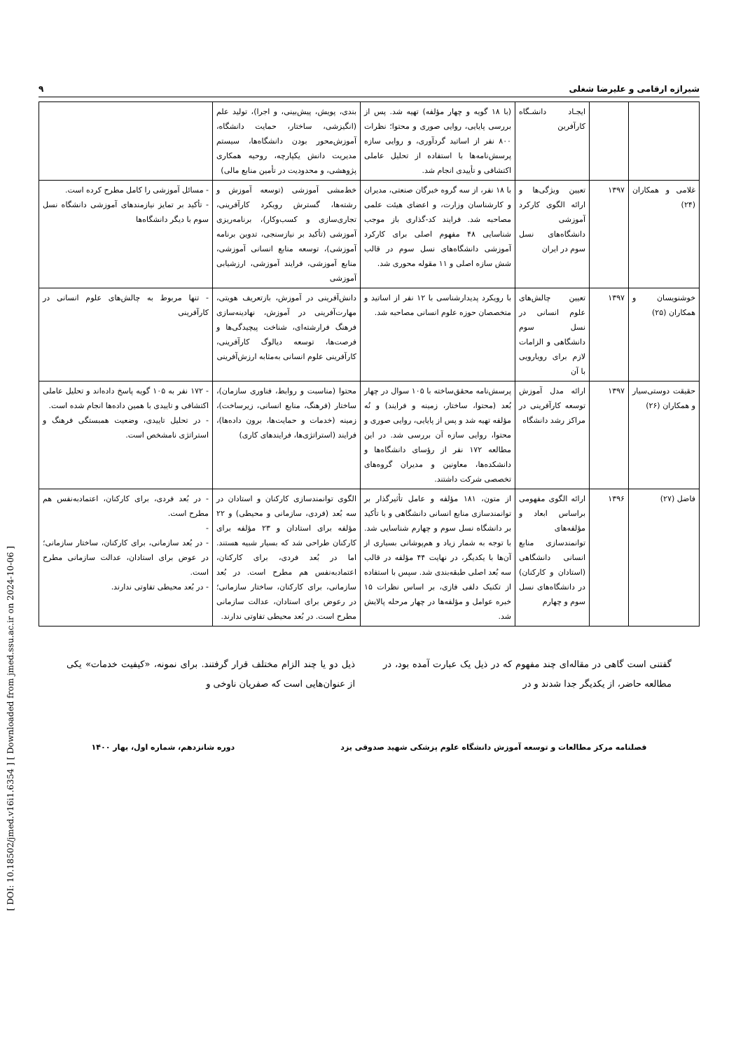[ DOI: 10.18502/jmed.v16i1.6354 ] [ Downloaded from jmed.ssu.ac.ir on 2024-10-06 ]
شیرازه ارقامی و علیرضا شغلی ۹
| | | ایجـاد دانشـگاه کارآفرین | (با ۱۸ گویه و چهار مؤلفه) تهیه شد. پس از بررسی پایایی، روایی صوری و محتوا؛ نظرات ۸۰۰ نفر از اساتید گردآوری، و روایی سازه پرسش‌نامه‌ها با استفاده از تحلیل عاملی اکتشافی و تأییدی انجام شد. | بندی، پویش، پیش‌بینی، و اجرا)، تولید علم (انگیزشی، ساختار، حمایت دانشگاه، آموزش‌محور بودن دانشگاه‌ها، سیستم مدیریت دانش یکپارچه، روحیه همکاری پژوهشی، و محدودیت در تأمین منابع مالی) | |
| غلامی و همکاران (۲۴) | ۱۳۹۷ | تعیین ویژگی‌ها و ارائه الگوی کارکرد آموزشی دانشگاه‌های نسل سوم در ایران | با ۱۸ نفر، از سه گروه خبرگان صنعتی، مدیران و کارشناسان وزارت، و اعضای هیئت علمی مصاحبه شد. فرایند کد-گذاری باز موجب شناسایی ۴۸ مفهوم اصلی برای کارکرد آموزشی دانشگاه‌های نسل سوم در قالب شش سازه اصلی و ۱۱ مقوله محوری شد. | خط‌مشی آموزشی (توسعه آموزش و رشته‌ها، گسترش رویکرد کارآفرینی، تجاری‌سازی و کسب‌وکار)، برنامه‌ریزی آموزشی (تأکید بر نیازسنجی، تدوین برنامه آموزشی)، توسعه منابع انسانی آموزشی، منابع آموزشی، فرایند آموزشی، ارزشیابی آموزشی | - مسائل آموزشی را کامل مطرح کرده است. - تأکید بر تمایز نیازمندهای آموزشی دانشگاه نسل سوم با دیگر دانشگاه‌ها |
| خوشنویسان و همکاران (۲۵) | ۱۳۹۷ | تعیین چالش‌های علوم انسانی در نسل سوم دانشگاهی و الزامات لازم برای رویارویی با آن | با رویکرد پدیدارشناسی با ۱۲ نفر از اساتید و متخصصان حوزه علوم انسانی مصاحبه شد. | دانش‌آفرینی در آموزش، بازتعریف هویتی، مهارت‌آفرینی در آموزش، نهادینه‌سازی فرهنگ فرارشته‌ای، شناخت پیچیدگی‌ها و فرصت‌ها، توسعه دیالوگ کارآفرینی، کارآفرینی علوم انسانی به‌مثابه ارزش‌آفرینی | - تنها مربوط به چالش‌های علوم انسانی در کارآفرینی |
| حقیقت دوستی‌سیار و همکاران (۲۶) | ۱۳۹۷ | ارائه مدل آموزش توسعه کارآفرینی در مراکز رشد دانشگاه | پرسش‌نامه محقق‌ساخته با ۱۰۵ سوال در چهار بُعد (محتوا، ساختار، زمینه و فرایند) و نُه مؤلفه تهیه شد و پس از پایایی، روایی صوری و محتوا، روایی سازه آن بررسی شد. در این مطالعه ۱۷۲ نفر از رؤسای دانشگاه‌ها و دانشکده‌ها، معاونین و مدیران گروه‌های تخصصی شرکت داشتند. | محتوا (مناسبت و روابط، فناوری سازمان)، ساختار (فرهنگ، منابع انسانی، زیرساخت)، زمینه (خدمات و حمایت‌ها، برون داده‌ها)، فرایند (استراتژی‌ها، فرایندهای کاری) | - ۱۷۲ نفر به ۱۰۵ گویه پاسخ داده‌اند و تحلیل عاملی اکتشافی و تاییدی با همین داده‌ها انجام شده است. - در تحلیل تاییدی، وضعیت همبستگی فرهنگ و استراتژی نامشخص است. |
| فاضل (۲۷) | ۱۳۹۶ | ارائه الگوی مفهومی براساس ابعاد و مؤلفه‌های توانمندسازی منابع انسانی دانشگاهی (استادان و کارکنان) در دانشگاه‌های نسل سوم و چهارم | از متون، ۱۸۱ مؤلفه و عامل تأثیرگذار بر توانمندسازی منابع انسانی دانشگاهی و با تأکید بر دانشگاه نسل سوم و چهارم شناسایی شد. با توجه به شمار زیاد و هم‌پوشانی بسیاری از آن‌ها با یکدیگر، در نهایت ۴۴ مؤلفه در قالب سه بُعد اصلی طبقه‌بندی شد. سپس با استفاده از تکنیک دلفی فازی، بر اساس نظرات ۱۵ خبره عوامل و مؤلفه‌ها در چهار مرحله پالایش شد. | الگوی توانمندسازی کارکنان و استادان در سه بُعد (فردی، سازمانی و محیطی) و ۲۲ مؤلفه برای استادان و ۲۳ مؤلفه برای کارکنان طراحی شد که بسیار شبیه هستند. اما در بُعد فردی، برای کارکنان، اعتمادبه‌نفس هم مطرح است. در بُعد سازمانی، برای کارکنان، ساختار سازمانی؛ در رعوض برای استادان، عدالت سازمانی مطرح است. در بُعد محیطی تفاوتی ندارند. | - در بُعد فردی، برای کارکنان، اعتمادبه‌نفس هم مطرح است. - - در بُعد سازمانی، برای کارکنان، ساختار سازمانی؛ در عوض برای استادان، عدالت سازمانی مطرح است. - در بُعد محیطی تفاوتی ندارند. |
گفتنی است گاهی در مقاله‌ای چند مفهوم که در ذیل یک عبارت آمده بود، در مطالعه حاضر، از یکدیگر جدا شدند و در
ذیل دو یا چند الزام مختلف قرار گرفتند. برای نمونه، «کیفیت خدمات» یکی از عنوان‌هایی است که صفریان ناوخی و
فصلنامه مرکز مطالعات و توسعه آموزش دانشگاه علوم پزشکی شهید صدوقی یزد دوره شانزدهم، شماره اول، بهار ۱۴۰۰